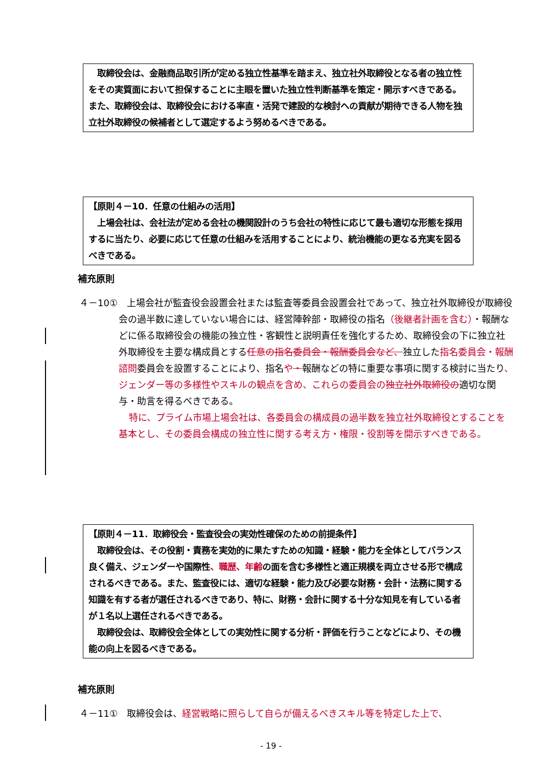取締役会は、金融商品取引所が定める独立性基準を踏まえ、独立社外取締役となる者の独立性をその実質面において担保することに主眼を置いた独立性判断基準を策定・開示すべきである。また、取締役会は、取締役会における率直・活発で建設的な検討への貢献が期待できる人物を独立社外取締役の候補者として選定するよう努めるべきである。
【原則４－10．任意の仕組みの活用】
　上場会社は、会社法が定める会社の機関設計のうち会社の特性に応じて最も適切な形態を採用するに当たり、必要に応じて任意の仕組みを活用することにより、統治機能の更なる充実を図るべきである。
補充原則
４－10①　上場会社が監査役会設置会社または監査等委員会設置会社であって、独立社外取締役が取締役会の過半数に達していない場合には、経営陣幹部・取締役の指名（後継者計画を含む）・報酬などに係る取締役会の機能の独立性・客観性と説明責任を強化するため、取締役会の下に独立社外取締役を主要な構成員とする任意の指名委員会・報酬委員会など、独立した指名委員会・報酬諮問委員会を設置することにより、指名や・報酬などの特に重要な事項に関する検討に当たり、ジェンダー等の多様性やスキルの観点を含め、これらの委員会の 独立社外取締役の適切な関与・助言を得るべきである。
特に、プライム市場上場会社は、各委員会の構成員の過半数を独立社外取締役とすることを基本とし、その委員会構成の独立性に関する考え方・権限・役割等を開示すべきである。
【原則４－11．取締役会・監査役会の実効性確保のための前提条件】
　取締役会は、その役割・責務を実効的に果たすための知識・経験・能力を全体としてバランス良く備え、ジェンダーや国際性、職歴、年齢の面を含む多様性と適正規模を両立させる形で構成されるべきである。また、監査役には、適切な経験・能力及び必要な財務・会計・法務に関する知識を有する者が選任されるべきであり、特に、財務・会計に関する十分な知見を有している者が１名以上選任されるべきである。
　取締役会は、取締役会全体としての実効性に関する分析・評価を行うことなどにより、その機能の向上を図るべきである。
補充原則
４－11①　取締役会は、経営戦略に照らして自らが備えるべきスキル等を特定した上で、
- 19 -